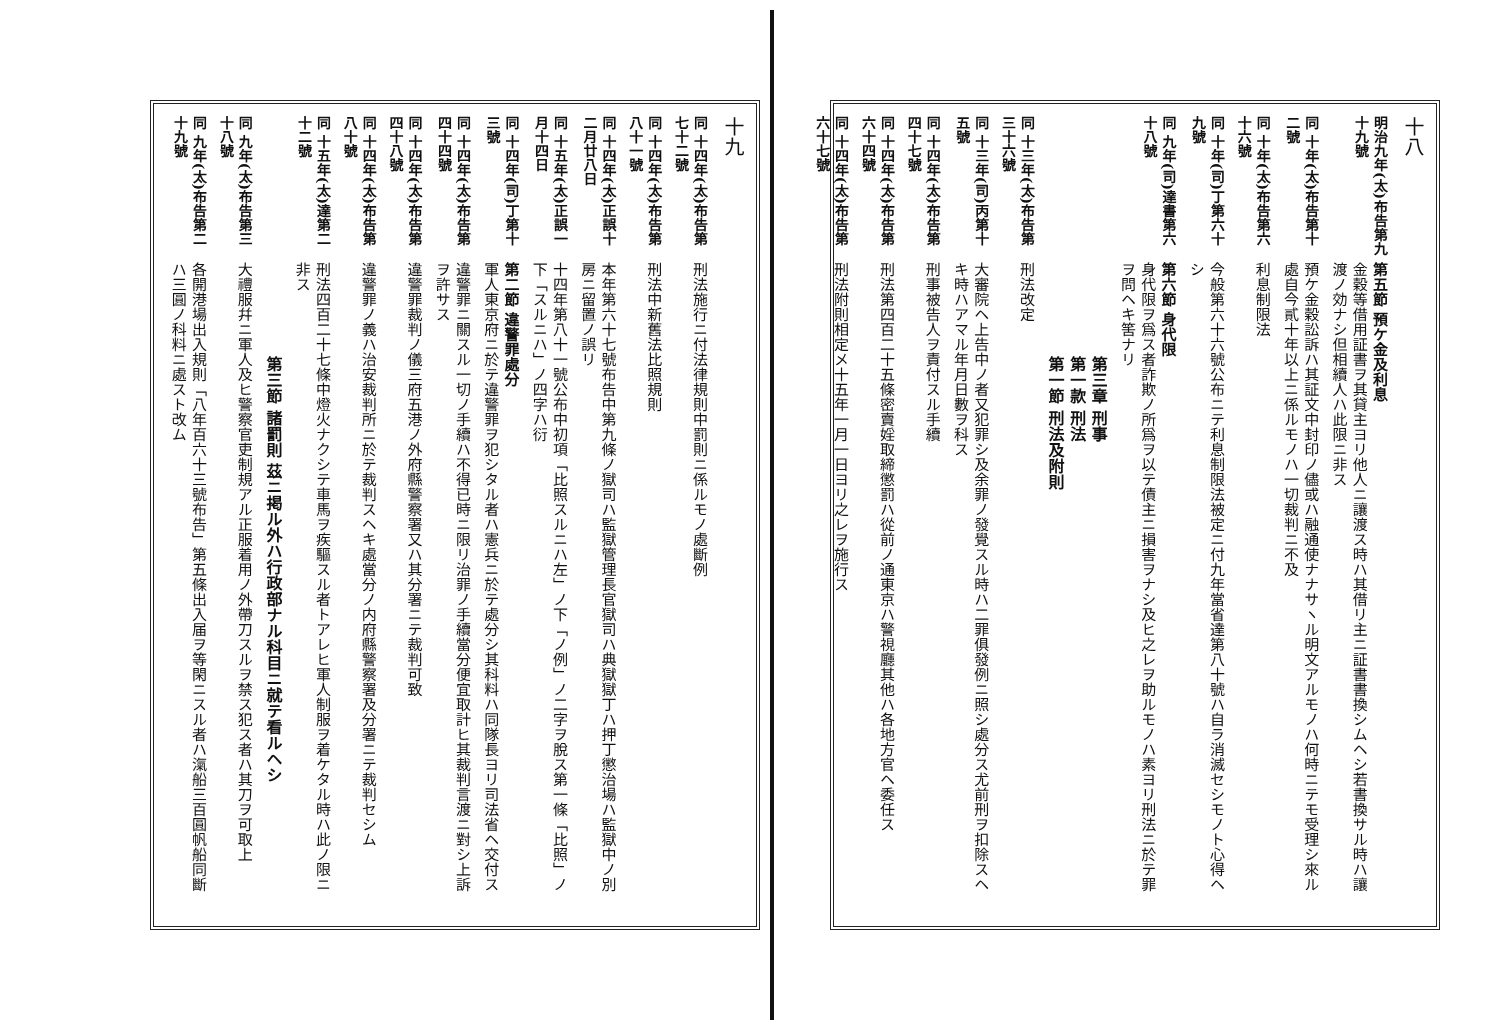十八
明治九年(太)布告第九十九號
第五節 預ケ金及利息
金穀等借用証書ヲ其貸主ヨリ他人ニ讓渡ス時ハ其借リ主ニ証書書換シムヘシ若書換サル時ハ讓渡ノ効ナシ但相續人ハ此限ニ非ス
同 十年(太)布告第十二號
預ケ金穀訟訴ハ其証文中封印ノ儘或ハ融通使ナナサヽル明文アルモノハ何時ニテモ受理シ來ル處自今貳十年以上ニ係ルモノハ一切裁判ニ不及
同 十年(太)布告第六十六號
利息制限法
同 十年(司)丁第六十九號
今般第六十六號公布ニテ利息制限法被定ニ付九年當省達第八十號ハ自ラ消滅セシモノト心得ヘシ
同 九年(司)達書第六十八號
第六節 身代限
身代限ヲ爲ス者詐欺ノ所爲ヲ以テ債主ニ損害ヲナシ及ヒ之レヲ助ルモノハ素ヨリ刑法ニ於テ罪ヲ問ヘキ筈ナリ
第三章 刑事
第一款 刑法
第一節 刑法及附則
同 十三年(太)布告第三十六號
刑法改定
同 十三年(司)丙第十五號
大審院ヘ上告中ノ者又犯罪シ及余罪ノ發覺スル時ハ二罪俱發例ニ照シ處分ス尤前刑ヲ扣除スヘキ時ハアマル年月日數ヲ科ス
同 十四年(太)布告第四十七號
刑事被告人ヲ責付スル手續
同 十四年(太)布告第六十四號
刑法第四百二十五條密賣婬取締懲罰ハ從前ノ通東京ハ警視廳其他ハ各地方官ヘ委任ス
同 十四年(太)布告第六十七號
刑法附則相定メ十五年一月一日ヨリ之レヲ施行ス
十九
同 十四年(太)布告第七十二號
刑法施行ニ付法律規則中罰則ニ係ルモノ處斷例
同 十四年(太)布告第八十一號
刑法中新舊法比照規則
同 十四年(太)正誤十二月廿八日
本年第六十七號布告中第九條ノ獄司ハ監獄管理長官獄司ハ典獄獄丁ハ押丁懲治場ハ監獄中ノ別房ニ留置ノ誤リ
同 十五年(太)正誤一月十四日
十四年第八十一號公布中初項「比照スルニハ左」ノ下「ノ例」ノ二字ヲ脫ス第一條「比照」ノ下「スルニハ」ノ四字ハ衍
同 十四年(司)丁第十三號
第二節 違警罪處分
軍人東京府ニ於テ違警罪ヲ犯シタル者ハ憲兵ニ於テ處分シ其科料ハ同隊長ヨリ司法省ヘ交付ス
同 十四年(太)布告第四十四號
違警罪ニ關スル一切ノ手續ハ不得已時ニ限リ治罪ノ手續當分便宜取計ヒ其裁判言渡ニ對シ上訴ヲ許サス
同 十四年(太)布告第四十八號
違警罪裁判ノ儀三府五港ノ外府縣警察署又ハ其分署ニテ裁判可致
同 十四年(太)布告第八十號
違警罪ノ義ハ治安裁判所ニ於テ裁判スヘキ處當分ノ内府縣警察署及分署ニテ裁判セシム
同 十五年(太)達第二十二號
刑法四百二十七條中燈火ナクシテ車馬ヲ疾驅スル者トアレヒ軍人制服ヲ着ケタル時ハ此ノ限ニ非ス
第三節 諸罰則 茲ニ掲ル外ハ行政部ナル科目ニ就テ看ルヘシ
同 九年(太)布告第三十八號
大禮服幷ニ軍人及ヒ警察官吏制規アル正服着用ノ外帶刀スルヲ禁ス犯ス者ハ其刀ヲ可取上
同 九年(太)布告第二十九號
各開港場出入規則「八年百六十三號布告」第五條出入届ヲ等閑ニスル者ハ滊船三百圓帆船同斷ハ三圓ノ科料ニ處スト改ム